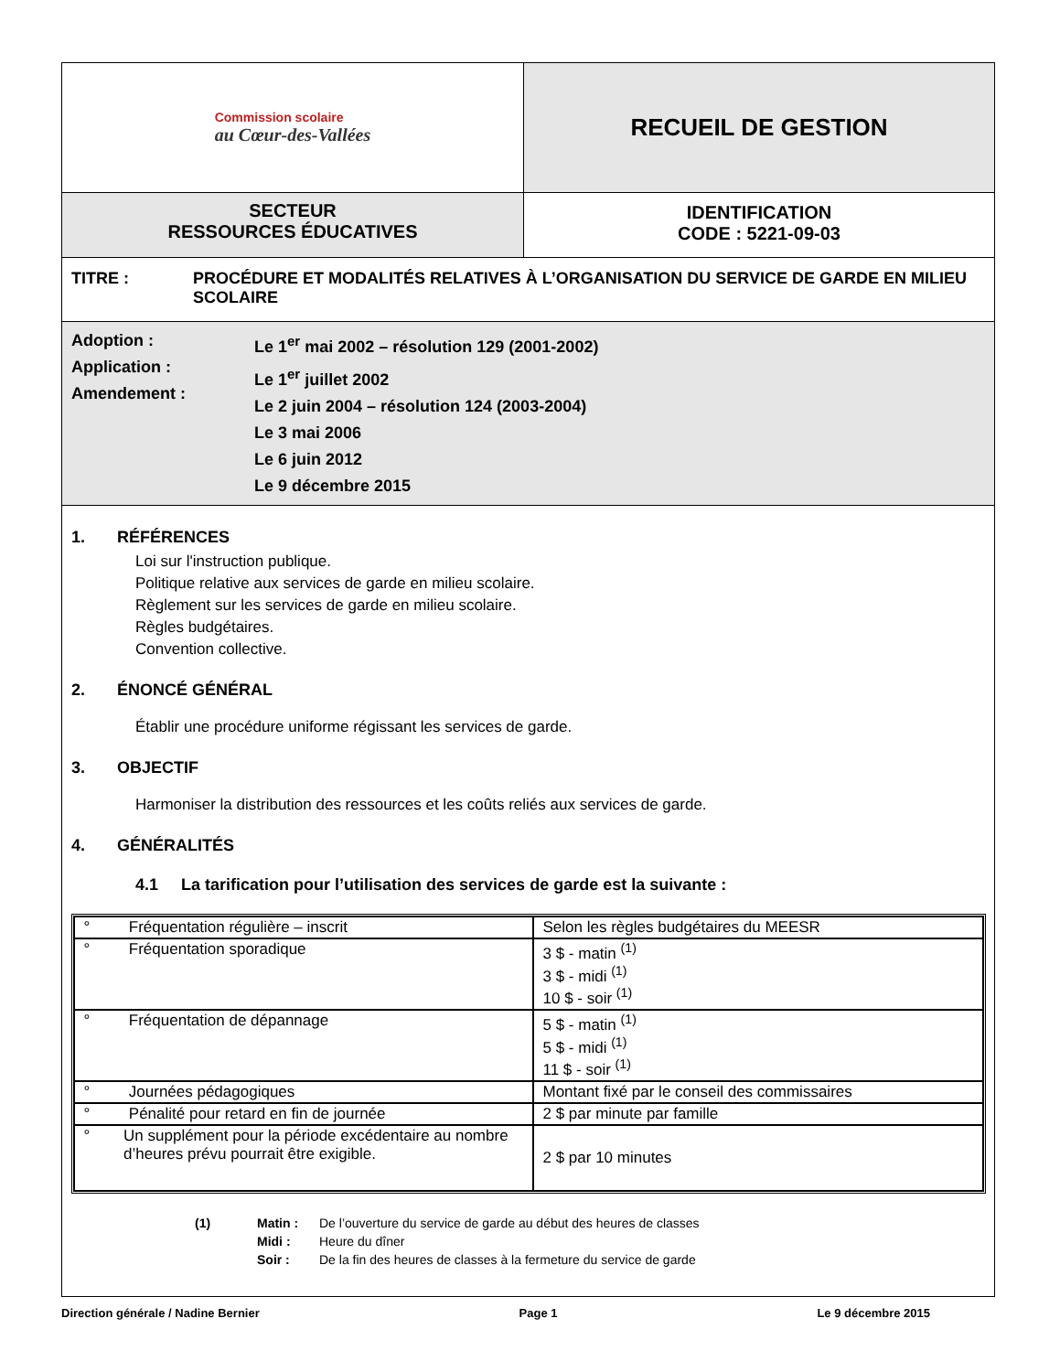Commission scolaire
au Cœur-des-Vallées
RECUEIL DE GESTION
SECTEUR
RESSOURCES ÉDUCATIVES
IDENTIFICATION
CODE : 5221-09-03
TITRE : PROCÉDURE ET MODALITÉS RELATIVES À L’ORGANISATION DU SERVICE DE GARDE EN MILIEU SCOLAIRE
Adoption :
Application :
Amendement :
Le 1<sup>er</sup> mai 2002 – résolution 129 (2001-2002)
Le 1<sup>er</sup> juillet 2002
Le 2 juin 2004 – résolution 124 (2003-2004)
Le 3 mai 2006
Le 6 juin 2012
Le 9 décembre 2015
1. RÉFÉRENCES
Loi sur l'instruction publique.
Politique relative aux services de garde en milieu scolaire.
Règlement sur les services de garde en milieu scolaire.
Règles budgétaires.
Convention collective.
2. ÉNONCÉ GÉNÉRAL
Établir une procédure uniforme régissant les services de garde.
3. OBJECTIF
Harmoniser la distribution des ressources et les coûts reliés aux services de garde.
4. GÉNÉRALITÉS
4.1 La tarification pour l’utilisation des services de garde est la suivante :
| ° Fréquentation régulière – inscrit | Selon les règles budgétaires du MEESR |
| ° Fréquentation sporadique | 3 $ - matin <sup>(1)</sup> 3 $ - midi <sup>(1)</sup> 10 $ - soir <sup>(1)</sup> |
| ° Fréquentation de dépannage | 5 $ - matin <sup>(1)</sup> 5 $ - midi <sup>(1)</sup> 11 $ - soir <sup>(1)</sup> |
| ° Journées pédagogiques | Montant fixé par le conseil des commissaires |
| ° Pénalité pour retard en fin de journée | 2 $ par minute par famille |
| ° Un supplément pour la période excédentaire au nombre d’heures prévu pourrait être exigible. | 2 $ par 10 minutes |
(1) Matin :
Midi :
Soir :
De l’ouverture du service de garde au début des heures de classes
Heure du dîner
De la fin des heures de classes à la fermeture du service de garde
Direction générale / Nadine Bernier Page 1 Le 9 décembre 2015